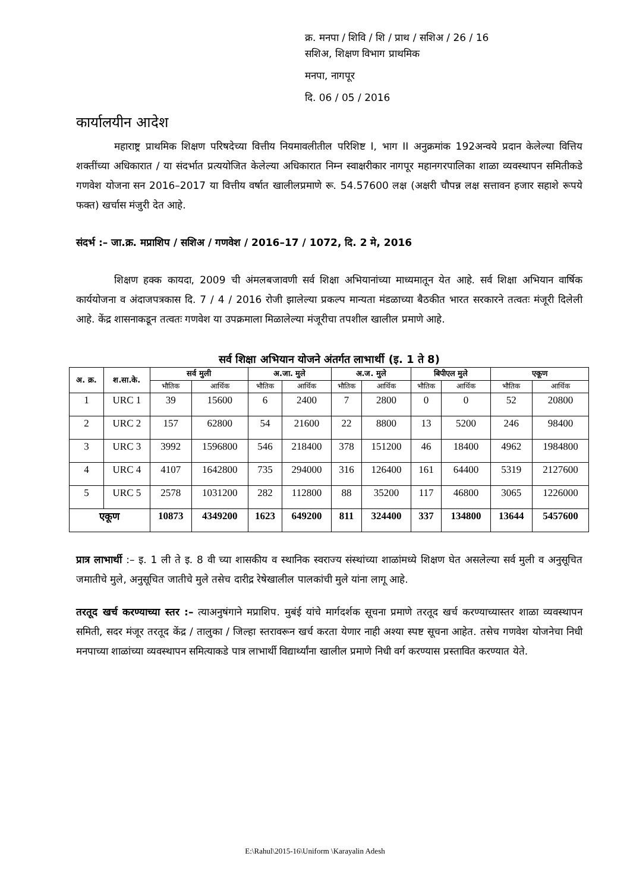क्र. मनपा / शिवि / शि / प्राथ / सशिअ / 26 / 16
सशिअ, शिक्षण विभाग प्राथमिक
मनपा, नागपूर
दि. 06 / 05 / 2016
कार्यालयीन आदेश
महाराष्ट्र प्राथमिक शिक्षण परिषदेच्या वित्तीय नियमावलीतील परिशिष्ट I, भाग II अनुक्रमांक 192अन्वये प्रदान केलेल्या वित्तिय शक्तींच्या अधिकारात / या संदर्भात प्रत्ययोजित केलेल्या अधिकारात निम्न स्वाक्षरीकार नागपूर महानगरपालिका शाळा व्यवस्थापन समितीकडे गणवेश योजना सन 2016–2017 या वित्तीय वर्षात खालीलप्रमाणे रू. 54.57600 लक्ष (अक्षरी चौपन्न लक्ष सत्तावन हजार सहाशे रूपये फक्त) खर्चास मंजुरी देत आहे.
संदर्भ :– जा.क्र. मप्राशिप / सशिअ / गणवेश / 2016–17 / 1072, दि. 2 मे, 2016
शिक्षण हक्क कायदा, 2009 ची अंमलबजावणी सर्व शिक्षा अभियानांच्या माध्यमातून येत आहे. सर्व शिक्षा अभियान वार्षिक कार्ययोजना व अंदाजपत्रकास दि. 7 / 4 / 2016 रोजी झालेल्या प्रकल्प मान्यता मंडळाच्या बैठकीत भारत सरकारने तत्वतः मंजूरी दिलेली आहे. केंद्र शासनाकडून तत्वतः गणवेश या उपक्रमाला मिळालेल्या मंजूरीचा तपशील खालील प्रमाणे आहे.
सर्व शिक्षा अभियान योजने अंतर्गत लाभार्थी (इ. 1 ते 8)
| अ. क्र. | श.सा.के. | सर्व मुली | | अ.जा. मुले | | अ.ज. मुले | | बिपीएल मुले | | एकूण | |
| --- | --- | --- | --- | --- | --- | --- | --- | --- | --- | --- | --- |
| | | भौतिक | आर्थिक | भौतिक | आर्थिक | भौतिक | आर्थिक | भौतिक | आर्थिक | भौतिक | आर्थिक |
| 1 | URC 1 | 39 | 15600 | 6 | 2400 | 7 | 2800 | 0 | 0 | 52 | 20800 |
| 2 | URC 2 | 157 | 62800 | 54 | 21600 | 22 | 8800 | 13 | 5200 | 246 | 98400 |
| 3 | URC 3 | 3992 | 1596800 | 546 | 218400 | 378 | 151200 | 46 | 18400 | 4962 | 1984800 |
| 4 | URC 4 | 4107 | 1642800 | 735 | 294000 | 316 | 126400 | 161 | 64400 | 5319 | 2127600 |
| 5 | URC 5 | 2578 | 1031200 | 282 | 112800 | 88 | 35200 | 117 | 46800 | 3065 | 1226000 |
| एकूण | | 10873 | 4349200 | 1623 | 649200 | 811 | 324400 | 337 | 134800 | 13644 | 5457600 |
प्रात्र लाभार्थी :– इ. 1 ली ते इ. 8 वी च्या शासकीय व स्थानिक स्वराज्य संस्थांच्या शाळांमध्ये शिक्षण घेत असलेल्या सर्व मुली व अनुसूचित जमातीचे मुले, अनुसूचित जातीचे मुले तसेच दारीद्र रेषेखालील पालकांची मुले यांना लागू आहे.
तरतूद खर्च करण्याच्या स्तर :– त्याअनुषंगाने मप्राशिप. मुबंई यांचे मार्गदर्शक सूचना प्रमाणे तरतूद खर्च करण्याच्यास्तर शाळा व्यवस्थापन समिती, सदर मंजूर तरतूद केंद्र / तालुका / जिल्हा स्तरावरून खर्च करता येणार नाही अश्या स्पष्ट सूचना आहेत. तसेच गणवेश योजनेचा निधी मनपाच्या शाळांच्या व्यवस्थापन समित्याकडे पात्र लाभार्थी विद्यार्थ्यांना खालील प्रमाणे निधी वर्ग करण्यास प्रस्तावित करण्यात येते.
E:\Rahul\2015-16\Uniform \Karayalin Adesh